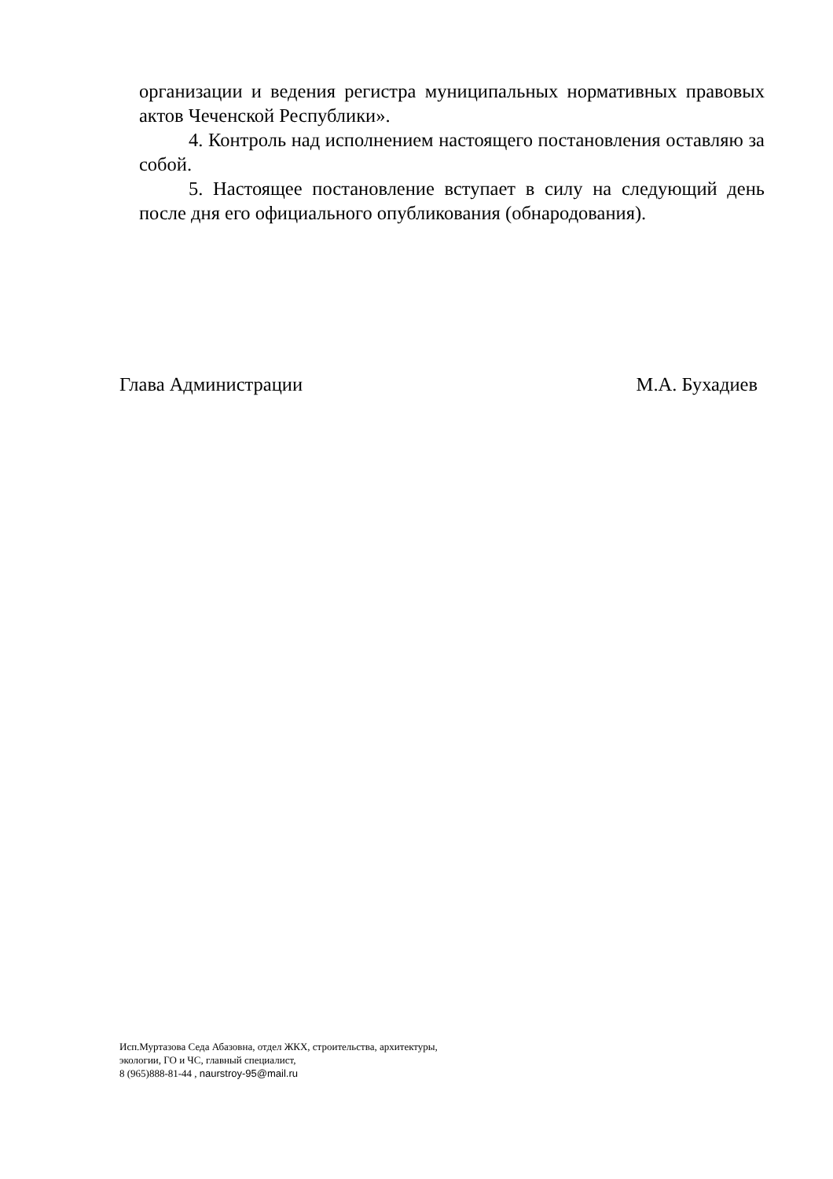организации и ведения регистра муниципальных нормативных правовых актов Чеченской Республики».
4. Контроль над исполнением настоящего постановления оставляю за собой.
5. Настоящее постановление вступает в силу на следующий день после дня его официального опубликования (обнародования).
Глава Администрации М.А. Бухадиев
Исп.Муртазова Седа Абазовна, отдел ЖКХ, строительства, архитектуры,
экологии, ГО и ЧС, главный специалист,
8 (965)888-81-44 , naurstroy-95@mail.ru